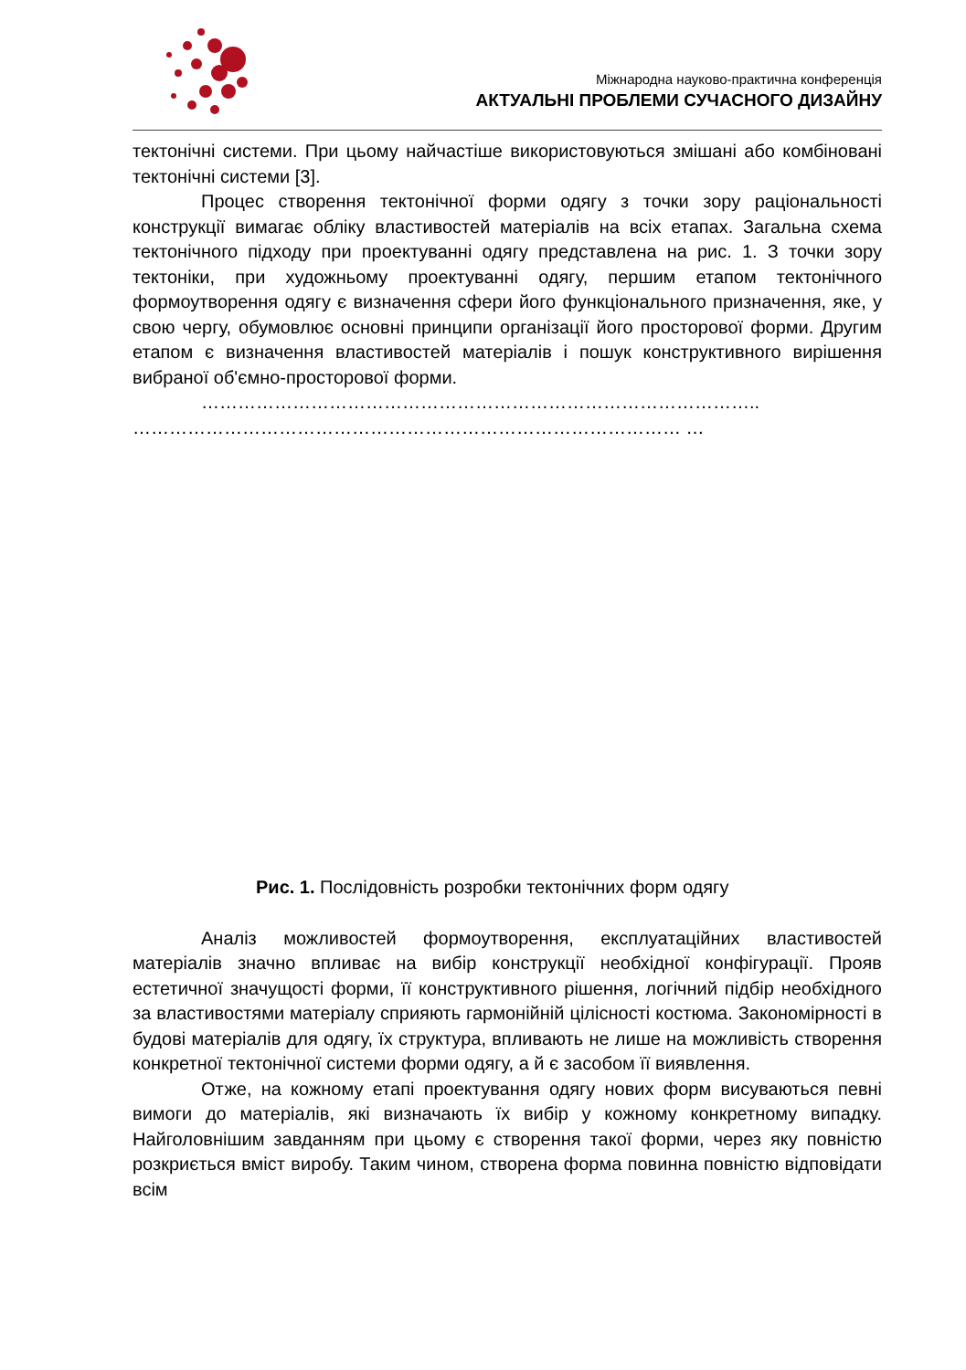Міжнародна науково-практична конференція
АКТУАЛЬНІ ПРОБЛЕМИ СУЧАСНОГО ДИЗАЙНУ
тектонічні системи. При цьому найчастіше використовуються змішані або комбіновані тектонічні системи [3].
Процес створення тектонічної форми одягу з точки зору раціональності конструкції вимагає обліку властивостей матеріалів на всіх етапах. Загальна схема тектонічного підходу при проектуванні одягу представлена на рис. 1. З точки зору тектоніки, при художньому проектуванні одягу, першим етапом тектонічного формоутворення одягу є визначення сфери його функціонального призначення, яке, у свою чергу, обумовлює основні принципи організації його просторової форми. Другим етапом є визначення властивостей матеріалів і пошук конструктивного вирішення вибраної об'ємно-просторової форми.
……………………………………………………………………………….. ……………………………………………………………………………… …
Рис. 1. Послідовність розробки тектонічних форм одягу
Аналіз можливостей формоутворення, експлуатаційних властивостей матеріалів значно впливає на вибір конструкції необхідної конфігурації. Прояв естетичної значущості форми, її конструктивного рішення, логічний підбір необхідного за властивостями матеріалу сприяють гармонійній цілісності костюма. Закономірності в будові матеріалів для одягу, їх структура, впливають не лише на можливість створення конкретної тектонічної системи форми одягу, а й є засобом її виявлення.
Отже, на кожному етапі проектування одягу нових форм висуваються певні вимоги до матеріалів, які визначають їх вибір у кожному конкретному випадку. Найголовнішим завданням при цьому є створення такої форми, через яку повністю розкриється вміст виробу. Таким чином, створена форма повинна повністю відповідати всім